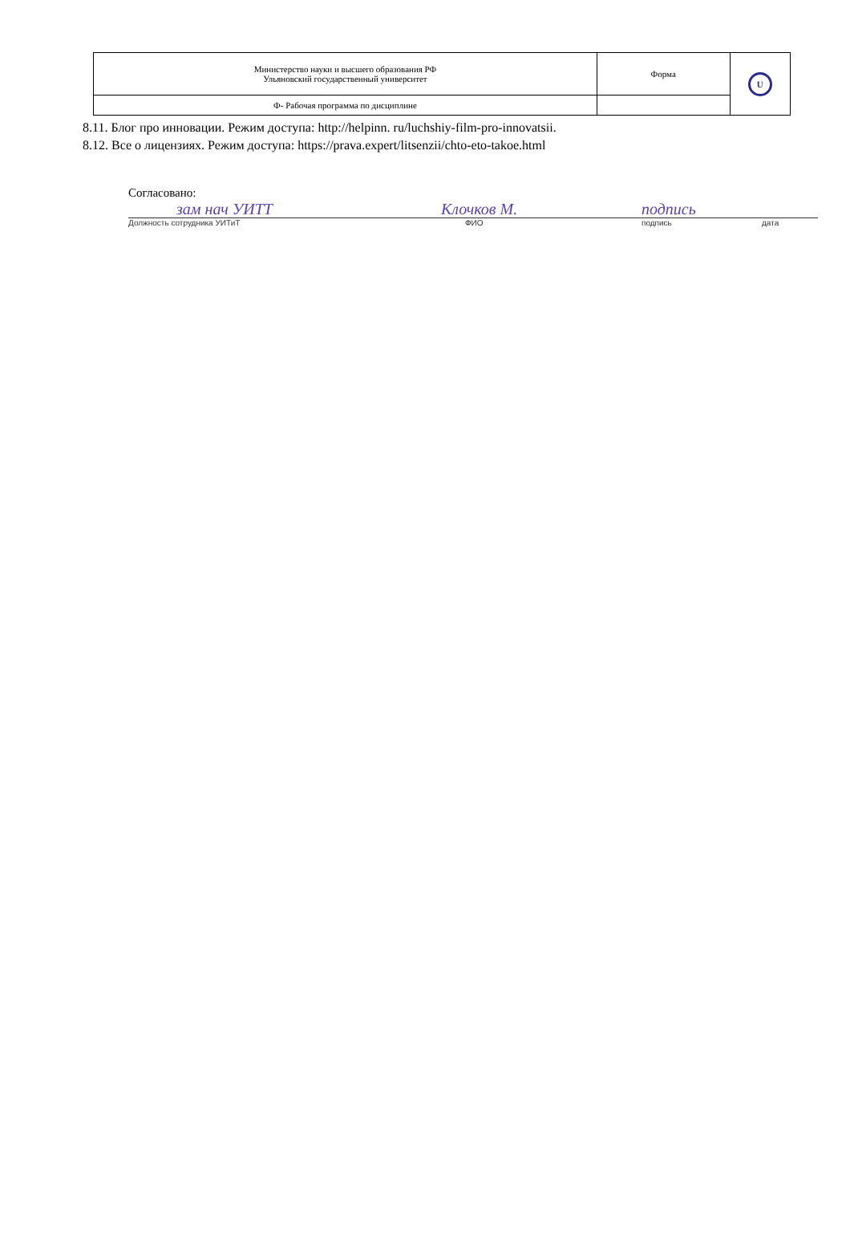| Министерство науки и высшего образования РФ Ульяновский государственный университет | Форма | U |
| Ф- Рабочая программа по дисциплине | | |
8.11. Блог про инновации. Режим доступа: http://helpinn. ru/luchshiy-film-pro-innovatsii.
8.12. Все о лицензиях. Режим доступа: https://prava.expert/litsenzii/chto-eto-takoe.html
Согласовано:
зам нач УИТТ Клочков М. подпись
Должность сотрудника УИТиТ ФИО подпись дата